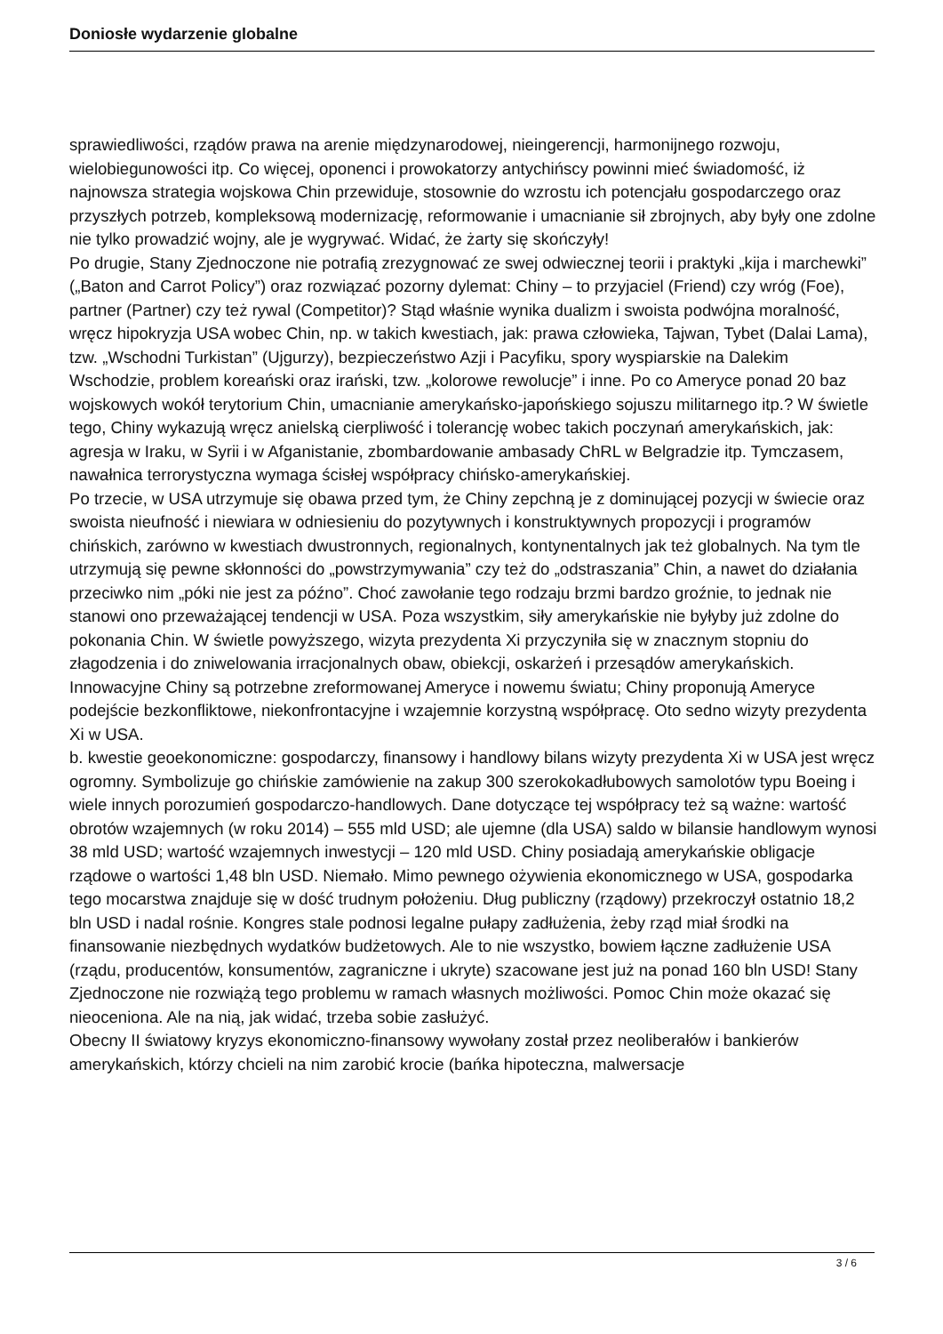Doniosłe wydarzenie globalne
sprawiedliwości, rządów prawa na arenie międzynarodowej, nieingerencji, harmonijnego rozwoju, wielobiegunowości itp. Co więcej, oponenci i prowokatorzy antychińscy powinni mieć świadomość, iż najnowsza strategia wojskowa Chin przewiduje, stosownie do wzrostu ich potencjału gospodarczego oraz przyszłych potrzeb, kompleksową modernizację, reformowanie i umacnianie sił zbrojnych, aby były one zdolne nie tylko prowadzić wojny, ale je wygrywać. Widać, że żarty się skończyły!
Po drugie, Stany Zjednoczone nie potrafią zrezygnować ze swej odwiecznej teorii i praktyki „kija i marchewki” („Baton and Carrot Policy”) oraz rozwiązać pozorny dylemat: Chiny – to przyjaciel (Friend) czy wróg (Foe), partner (Partner) czy też rywal (Competitor)? Stąd właśnie wynika dualizm i swoista podwójna moralność, wręcz hipokryzja USA wobec Chin, np. w takich kwestiach, jak: prawa człowieka, Tajwan, Tybet (Dalai Lama), tzw. „Wschodni Turkistan” (Ujgurzy), bezpieczeństwo Azji i Pacyfiku, spory wyspiarskie na Dalekim Wschodzie, problem koreański oraz irański, tzw. „kolorowe rewolucje” i inne. Po co Ameryce ponad 20 baz wojskowych wokół terytorium Chin, umacnianie amerykańsko-japońskiego sojuszu militarnego itp.? W świetle tego, Chiny wykazują wręcz anielską cierpliwość i tolerancję wobec takich poczynań amerykańskich, jak: agresja w Iraku, w Syrii i w Afganistanie, zbombardowanie ambasady ChRL w Belgradzie itp. Tymczasem, nawałnica terrorystyczna wymaga ścisłej współpracy chińsko-amerykańskiej.
Po trzecie, w USA utrzymuje się obawa przed tym, że Chiny zepchną je z dominującej pozycji w świecie oraz swoista nieufność i niewiara w odniesieniu do pozytywnych i konstruktywnych propozycji i programów chińskich, zarówno w kwestiach dwustronnych, regionalnych, kontynentalnych jak też globalnych. Na tym tle utrzymują się pewne skłonności do „powstrzymywania” czy też do „odstraszania” Chin, a nawet do działania przeciwko nim „póki nie jest za późno”. Choć zawołanie tego rodzaju brzmi bardzo groźnie, to jednak nie stanowi ono przeważającej tendencji w USA. Poza wszystkim, siły amerykańskie nie byłyby już zdolne do pokonania Chin. W świetle powyższego, wizyta prezydenta Xi przyczyniła się w znacznym stopniu do złagodzenia i do zniwelowania irracjonalnych obaw, obiekcji, oskarżeń i przesądów amerykańskich. Innowacyjne Chiny są potrzebne zreformowanej Ameryce i nowemu światu; Chiny proponują Ameryce podejście bezkonfliktowe, niekonfrontacyjne i wzajemnie korzystną współpracę. Oto sedno wizyty prezydenta Xi w USA.
b. kwestie geoekonomiczne: gospodarczy, finansowy i handlowy bilans wizyty prezydenta Xi w USA jest wręcz ogromny. Symbolizuje go chińskie zamówienie na zakup 300 szerokokadłubowych samolotów typu Boeing i wiele innych porozumień gospodarczo-handlowych. Dane dotyczące tej współpracy też są ważne: wartość obrotów wzajemnych (w roku 2014) – 555 mld USD; ale ujemne (dla USA) saldo w bilansie handlowym wynosi 38 mld USD; wartość wzajemnych inwestycji – 120 mld USD. Chiny posiadają amerykańskie obligacje rządowe o wartości 1,48 bln USD. Niemało. Mimo pewnego ożywienia ekonomicznego w USA, gospodarka tego mocarstwa znajduje się w dość trudnym położeniu. Dług publiczny (rządowy) przekroczył ostatnio 18,2 bln USD i nadal rośnie. Kongres stale podnosi legalne pułapy zadłużenia, żeby rząd miał środki na finansowanie niezbędnych wydatków budżetowych. Ale to nie wszystko, bowiem łączne zadłużenie USA (rządu, producentów, konsumentów, zagraniczne i ukryte) szacowane jest już na ponad 160 bln USD! Stany Zjednoczone nie rozwiążą tego problemu w ramach własnych możliwości. Pomoc Chin może okazać się nieoceniona. Ale na nią, jak widać, trzeba sobie zasłużyć.
Obecny II światowy kryzys ekonomiczno-finansowy wywołany został przez neoliberałów i bankierów amerykańskich, którzy chcieli na nim zarobić krocie (bańka hipoteczna, malwersacje
3 / 6